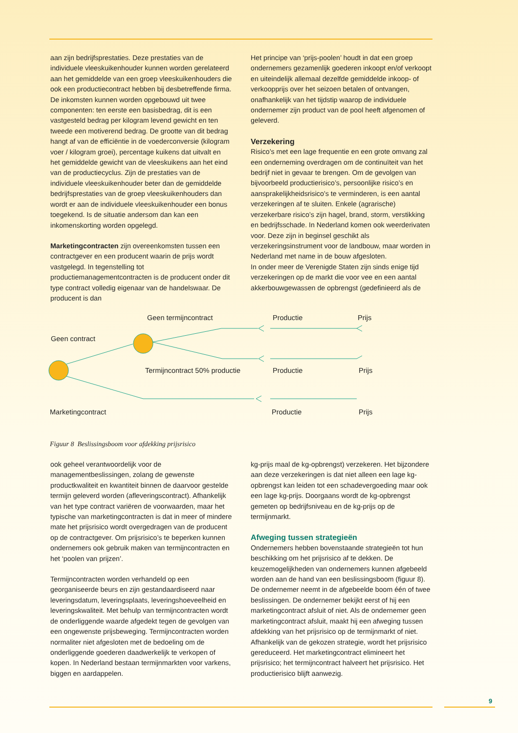aan zijn bedrijfsprestaties. Deze prestaties van de individuele vleeskuikenhouder kunnen worden gerelateerd aan het gemiddelde van een groep vleeskuikenhouders die ook een productiecontract hebben bij desbetreffende firma. De inkomsten kunnen worden opgebouwd uit twee componenten: ten eerste een basisbedrag, dit is een vastgesteld bedrag per kilogram levend gewicht en ten tweede een motiverend bedrag. De grootte van dit bedrag hangt af van de efficiëntie in de voederconversie (kilogram voer / kilogram groei), percentage kuikens dat uitvalt en het gemiddelde gewicht van de vleeskuikens aan het eind van de productiecyclus. Zijn de prestaties van de individuele vleeskuikenhouder beter dan de gemiddelde bedrijfsprestaties van de groep vleeskuikenhouders dan wordt er aan de individuele vleeskuikenhouder een bonus toegekend. Is de situatie andersom dan kan een inkomenskorting worden opgelegd.
Marketingcontracten zijn overeenkomsten tussen een contractgever en een producent waarin de prijs wordt vastgelegd. In tegenstelling tot productiemanagementcontracten is de producent onder dit type contract volledig eigenaar van de handelswaar. De producent is dan
Het principe van ‘prijs-poolen’ houdt in dat een groep ondernemers gezamenlijk goederen inkoopt en/of verkoopt en uiteindelijk allemaal dezelfde gemiddelde inkoop- of verkoopprijs over het seizoen betalen of ontvangen, onafhankelijk van het tijdstip waarop de individuele ondernemer zijn product van de pool heeft afgenomen of geleverd.
Verzekering
Risico’s met een lage frequentie en een grote omvang zal een onderneming overdragen om de continuïteit van het bedrijf niet in gevaar te brengen. Om de gevolgen van bijvoorbeeld productierisico’s, persoonlijke risico’s en aansprakelijkheidsrisico’s te verminderen, is een aantal verzekeringen af te sluiten. Enkele (agrarische) verzekerbare risico’s zijn hagel, brand, storm, verstikking en bedrijfsschade. In Nederland komen ook weerderivaten voor. Deze zijn in beginsel geschikt als verzekeringsinstrument voor de landbouw, maar worden in Nederland met name in de bouw afgesloten.
In onder meer de Verenigde Staten zijn sinds enige tijd verzekeringen op de markt die voor vee en een aantal akkerbouwgewassen de opbrengst (gedefinieerd als de
Geen termijncontract Productie Prijs
Geen contract
Termijncontract 50% productie Productie Prijs
Marketingcontract Productie Prijs
Figuur 8 Beslissingsboom voor afdekking prijsrisico
ook geheel verantwoordelijk voor de managementbeslissingen, zolang de gewenste productkwaliteit en kwantiteit binnen de daarvoor gestelde termijn geleverd worden (afleveringscontract). Afhankelijk van het type contract variëren de voorwaarden, maar het typische van marketingcontracten is dat in meer of mindere mate het prijsrisico wordt overgedragen van de producent op de contractgever. Om prijsrisico’s te beperken kunnen ondernemers ook gebruik maken van termijncontracten en het ‘poolen van prijzen’.
Termijncontracten worden verhandeld op een georganiseerde beurs en zijn gestandaardiseerd naar leveringsdatum, leveringsplaats, leveringshoeveelheid en leveringskwaliteit. Met behulp van termijncontracten wordt de onderliggende waarde afgedekt tegen de gevolgen van een ongewenste prijsbeweging. Termijncontracten worden normaliter niet afgesloten met de bedoeling om de onderliggende goederen daadwerkelijk te verkopen of kopen. In Nederland bestaan termijnmarkten voor varkens, biggen en aardappelen.
kg-prijs maal de kg-opbrengst) verzekeren. Het bijzondere aan deze verzekeringen is dat niet alleen een lage kg-opbrengst kan leiden tot een schadevergoeding maar ook een lage kg-prijs. Doorgaans wordt de kg-opbrengst gemeten op bedrijfsniveau en de kg-prijs op de termijnmarkt.
Afweging tussen strategieën
Ondernemers hebben bovenstaande strategieën tot hun beschikking om het prijsrisico af te dekken. De keuzemogelijkheden van ondernemers kunnen afgebeeld worden aan de hand van een beslissingsboom (figuur 8). De ondernemer neemt in de afgebeelde boom één of twee beslissingen. De ondernemer bekijkt eerst of hij een marketingcontract afsluit of niet. Als de ondernemer geen marketingcontract afsluit, maakt hij een afweging tussen afdekking van het prijsrisico op de termijnmarkt of niet. Afhankelijk van de gekozen strategie, wordt het prijsrisico gereduceerd. Het marketingcontract elimineert het prijsrisico; het termijncontract halveert het prijsrisico. Het productierisico blijft aanwezig.
9